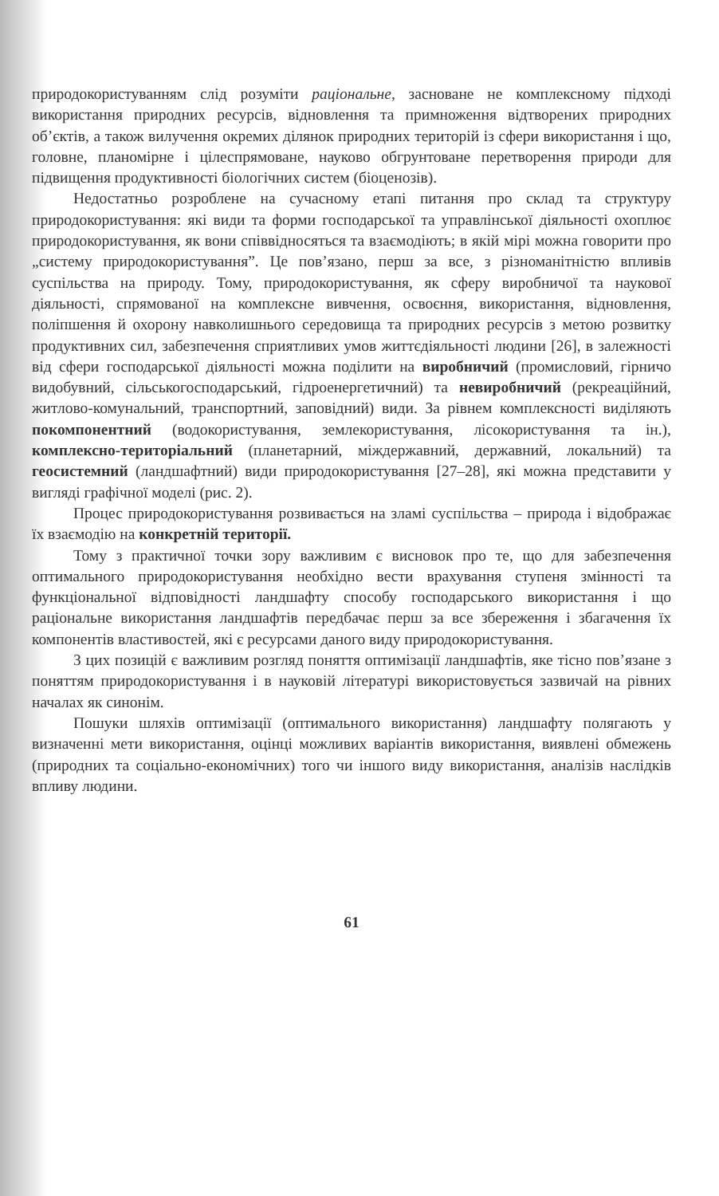природокористуванням слід розуміти раціональне, засноване не комплексному підході використання природних ресурсів, відновлення та примноження відтворених природних об’єктів, а також вилучення окремих ділянок природних територій із сфери використання і що, головне, планомірне і цілеспрямоване, науково обгрунтоване перетворення природи для підвищення продуктивності біологічних систем (біоценозів).
Недостатньо розроблене на сучасному етапі питання про склад та структуру природокористування: які види та форми господарської та управлінської діяльності охоплює природокористування, як вони співвідносяться та взаємодіють; в якій мірі можна говорити про „систему природокористування”. Це пов’язано, перш за все, з різноманітністю впливів суспільства на природу. Тому, природокористування, як сферу виробничої та наукової діяльності, спрямованої на комплексне вивчення, освоєння, використання, відновлення, поліпшення й охорону навколишнього середовища та природних ресурсів з метою розвитку продуктивних сил, забезпечення сприятливих умов життєдіяльності людини [26], в залежності від сфери господарської діяльності можна поділити на виробничий (промисловий, гірничо видобувний, сільськогосподарський, гідроенергетичний) та невиробничий (рекреаційний, житлово-комунальний, транспортний, заповідний) види. За рівнем комплексності виділяють покомпонентний (водокористування, землекористування, лісокористування та ін.), комплексно-територіальний (планетарний, міждержавний, державний, локальний) та геосистемний (ландшафтний) види природокористування [27–28], які можна представити у вигляді графічної моделі (рис. 2).
Процес природокористування розвивається на зламі суспільства – природа і відображає їх взаємодію на конкретній території.
Тому з практичної точки зору важливим є висновок про те, що для забезпечення оптимального природокористування необхідно вести врахування ступеня змінності та функціональної відповідності ландшафту способу господарського використання і що раціональне використання ландшафтів передбачає перш за все збереження і збагачення їх компонентів властивостей, які є ресурсами даного виду природокористування.
З цих позицій є важливим розгляд поняття оптимізації ландшафтів, яке тісно пов’язане з поняттям природокористування і в науковій літературі використовується зазвичай на рівних началах як синонім.
Пошуки шляхів оптимізації (оптимального використання) ландшафту полягають у визначенні мети використання, оцінці можливих варіантів використання, виявлені обмежень (природних та соціально-економічних) того чи іншого виду використання, аналізів наслідків впливу людини.
61